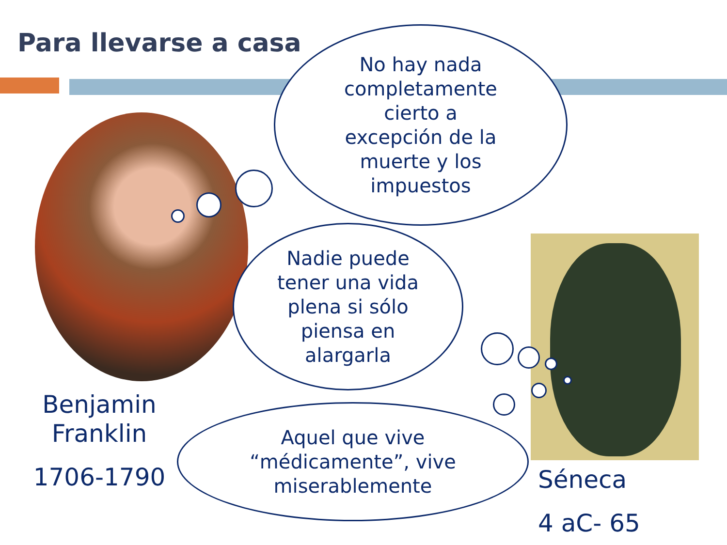Para llevarse a casa
No hay nada
completamente
cierto a
excepción de la
muerte y los
impuestos
Nadie puede
tener una vida
plena si sólo
piensa en
alargarla
Aquel que vive
“médicamente”, vive
miserablemente
Benjamin
Franklin
1706-1790 Séneca
4 aC- 65